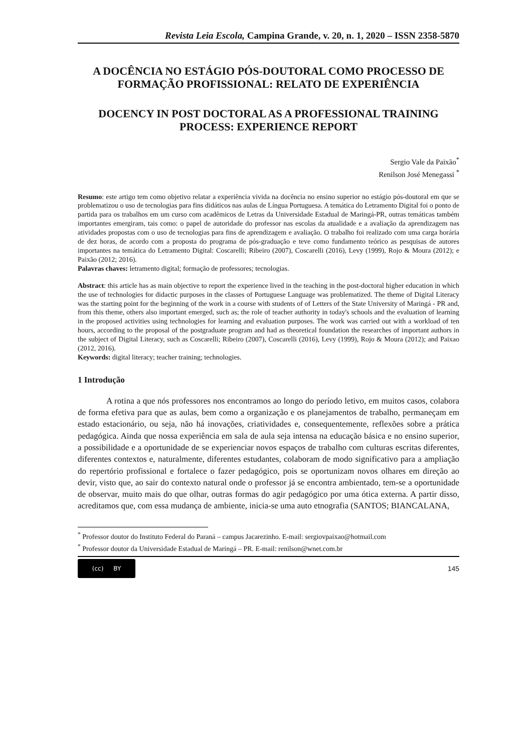Revista Leia Escola, Campina Grande, v. 20, n. 1, 2020 – ISSN 2358-5870
A DOCÊNCIA NO ESTÁGIO PÓS-DOUTORAL COMO PROCESSO DE FORMAÇÃO PROFISSIONAL: RELATO DE EXPERIÊNCIA
DOCENCY IN POST DOCTORAL AS A PROFESSIONAL TRAINING PROCESS: EXPERIENCE REPORT
Sergio Vale da Paixão<sup>*</sup>
Renilson José Menegassi <sup>*</sup>
Resumo: este artigo tem como objetivo relatar a experiência vivida na docência no ensino superior no estágio pós-doutoral em que se problematizou o uso de tecnologias para fins didáticos nas aulas de Língua Portuguesa. A temática do Letramento Digital foi o ponto de partida para os trabalhos em um curso com acadêmicos de Letras da Universidade Estadual de Maringá-PR, outras temáticas também importantes emergiram, tais como: o papel de autoridade do professor nas escolas da atualidade e a avaliação da aprendizagem nas atividades propostas com o uso de tecnologias para fins de aprendizagem e avaliação. O trabalho foi realizado com uma carga horária de dez horas, de acordo com a proposta do programa de pós-graduação e teve como fundamento teórico as pesquisas de autores importantes na temática do Letramento Digital: Coscarelli; Ribeiro (2007), Coscarelli (2016), Levy (1999), Rojo & Moura (2012); e Paixão (2012; 2016).
Palavras chaves: letramento digital; formação de professores; tecnologias.
Abstract: this article has as main objective to report the experience lived in the teaching in the post-doctoral higher education in which the use of technologies for didactic purposes in the classes of Portuguese Language was problematized. The theme of Digital Literacy was the starting point for the beginning of the work in a course with students of of Letters of the State University of Maringá - PR and, from this theme, others also important emerged, such as; the role of teacher authority in today's schools and the evaluation of learning in the proposed activities using technologies for learning and evaluation purposes. The work was carried out with a workload of ten hours, according to the proposal of the postgraduate program and had as theoretical foundation the researches of important authors in the subject of Digital Literacy, such as Coscarelli; Ribeiro (2007), Coscarelli (2016), Levy (1999), Rojo & Moura (2012); and Paixao (2012, 2016).
Keywords: digital literacy; teacher training; technologies.
1 Introdução
A rotina a que nós professores nos encontramos ao longo do período letivo, em muitos casos, colabora de forma efetiva para que as aulas, bem como a organização e os planejamentos de trabalho, permaneçam em estado estacionário, ou seja, não há inovações, criatividades e, consequentemente, reflexões sobre a prática pedagógica. Ainda que nossa experiência em sala de aula seja intensa na educação básica e no ensino superior, a possibilidade e a oportunidade de se experienciar novos espaços de trabalho com culturas escritas diferentes, diferentes contextos e, naturalmente, diferentes estudantes, colaboram de modo significativo para a ampliação do repertório profissional e fortalece o fazer pedagógico, pois se oportunizam novos olhares em direção ao devir, visto que, ao sair do contexto natural onde o professor já se encontra ambientado, tem-se a oportunidade de observar, muito mais do que olhar, outras formas do agir pedagógico por uma ótica externa. A partir disso, acreditamos que, com essa mudança de ambiente, inicia-se uma auto etnografia (SANTOS; BIANCALANA,
<sup>*</sup> Professor doutor do Instituto Federal do Paraná – campus Jacarezinho. E-mail: sergiovpaixao@hotmail.com
<sup>*</sup> Professor doutor da Universidade Estadual de Maringá – PR. E-mail: renilson@wnet.com.br
(cc) BY
145